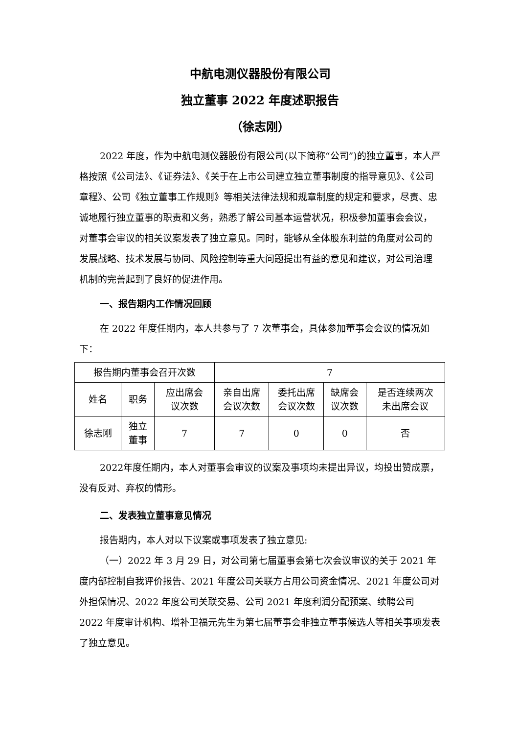中航电测仪器股份有限公司
独立董事 2022 年度述职报告
（徐志刚）
2022 年度，作为中航电测仪器股份有限公司(以下简称“公司”)的独立董事，本人严格按照《公司法》、《证券法》、《关于在上市公司建立独立董事制度的指导意见》、《公司章程》、公司《独立董事工作规则》等相关法律法规和规章制度的规定和要求，尽责、忠诚地履行独立董事的职责和义务，熟悉了解公司基本运营状况，积极参加董事会会议，对董事会审议的相关议案发表了独立意见。同时，能够从全体股东利益的角度对公司的发展战略、技术发展与协同、风险控制等重大问题提出有益的意见和建议，对公司治理机制的完善起到了良好的促进作用。
一、报告期内工作情况回顾
在 2022 年度任期内，本人共参与了 7 次董事会，具体参加董事会会议的情况如下：
| 报告期内董事会召开次数 | | | 7 | | | |
| 姓名 | 职务 | 应出席会 议次数 | 亲自出席 会议次数 | 委托出席 会议次数 | 缺席会 议次数 | 是否连续两次 未出席会议 |
| 徐志刚 | 独立 董事 | 7 | 7 | 0 | 0 | 否 |
2022年度任期内，本人对董事会审议的议案及事项均未提出异议，均投出赞成票，没有反对、弃权的情形。
二、发表独立董事意见情况
报告期内，本人对以下议案或事项发表了独立意见:
（一）2022 年 3 月 29 日，对公司第七届董事会第七次会议审议的关于 2021 年度内部控制自我评价报告、2021 年度公司关联方占用公司资金情况、2021 年度公司对外担保情况、2022 年度公司关联交易、公司 2021 年度利润分配预案、续聘公司 2022 年度审计机构、增补卫福元先生为第七届董事会非独立董事候选人等相关事项发表了独立意见。